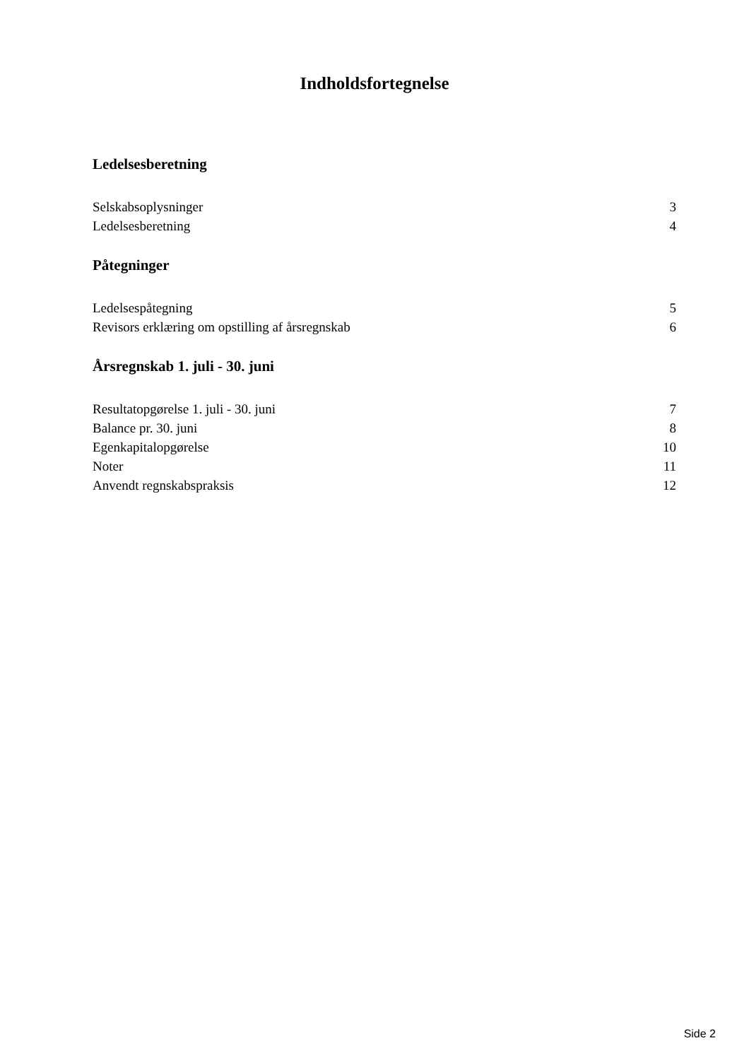Indholdsfortegnelse
Ledelsesberetning
Selskabsoplysninger 3
Ledelsesberetning 4
Påtegninger
Ledelsespåtegning 5
Revisors erklæring om opstilling af årsregnskab 6
Årsregnskab 1. juli - 30. juni
Resultatopgørelse 1. juli - 30. juni 7
Balance pr. 30. juni 8
Egenkapitalopgørelse 10
Noter 11
Anvendt regnskabspraksis 12
Side 2